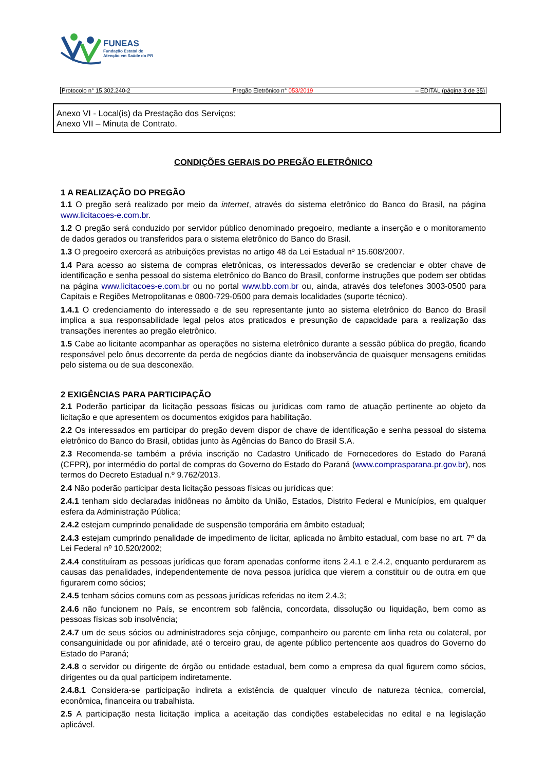FUNEAS
Fundação Estatal de
Atenção em Saúde do PR
Protocolo n° 15.302.240-2 Pregão Eletrônico n° 053/2019 – EDITAL (página 3 de 35)
Anexo VI - Local(is) da Prestação dos Serviços;
Anexo VII – Minuta de Contrato.
CONDIÇÕES GERAIS DO PREGÃO ELETRÔNICO
1 A REALIZAÇÃO DO PREGÃO
1.1 O pregão será realizado por meio da internet, através do sistema eletrônico do Banco do Brasil, na página www.licitacoes-e.com.br.
1.2 O pregão será conduzido por servidor público denominado pregoeiro, mediante a inserção e o monitoramento de dados gerados ou transferidos para o sistema eletrônico do Banco do Brasil.
1.3 O pregoeiro exercerá as atribuições previstas no artigo 48 da Lei Estadual nº 15.608/2007.
1.4 Para acesso ao sistema de compras eletrônicas, os interessados deverão se credenciar e obter chave de identificação e senha pessoal do sistema eletrônico do Banco do Brasil, conforme instruções que podem ser obtidas na página www.licitacoes-e.com.br ou no portal www.bb.com.br ou, ainda, através dos telefones 3003-0500 para Capitais e Regiões Metropolitanas e 0800-729-0500 para demais localidades (suporte técnico).
1.4.1 O credenciamento do interessado e de seu representante junto ao sistema eletrônico do Banco do Brasil implica a sua responsabilidade legal pelos atos praticados e presunção de capacidade para a realização das transações inerentes ao pregão eletrônico.
1.5 Cabe ao licitante acompanhar as operações no sistema eletrônico durante a sessão pública do pregão, ficando responsável pelo ônus decorrente da perda de negócios diante da inobservância de quaisquer mensagens emitidas pelo sistema ou de sua desconexão.
2 EXIGÊNCIAS PARA PARTICIPAÇÃO
2.1 Poderão participar da licitação pessoas físicas ou jurídicas com ramo de atuação pertinente ao objeto da licitação e que apresentem os documentos exigidos para habilitação.
2.2 Os interessados em participar do pregão devem dispor de chave de identificação e senha pessoal do sistema eletrônico do Banco do Brasil, obtidas junto às Agências do Banco do Brasil S.A.
2.3 Recomenda-se também a prévia inscrição no Cadastro Unificado de Fornecedores do Estado do Paraná (CFPR), por intermédio do portal de compras do Governo do Estado do Paraná (www.comprasparana.pr.gov.br), nos termos do Decreto Estadual n.º 9.762/2013.
2.4 Não poderão participar desta licitação pessoas físicas ou jurídicas que:
2.4.1 tenham sido declaradas inidôneas no âmbito da União, Estados, Distrito Federal e Municípios, em qualquer esfera da Administração Pública;
2.4.2 estejam cumprindo penalidade de suspensão temporária em âmbito estadual;
2.4.3 estejam cumprindo penalidade de impedimento de licitar, aplicada no âmbito estadual, com base no art. 7º da Lei Federal nº 10.520/2002;
2.4.4 constituíram as pessoas jurídicas que foram apenadas conforme itens 2.4.1 e 2.4.2, enquanto perdurarem as causas das penalidades, independentemente de nova pessoa jurídica que vierem a constituir ou de outra em que figurarem como sócios;
2.4.5 tenham sócios comuns com as pessoas jurídicas referidas no item 2.4.3;
2.4.6 não funcionem no País, se encontrem sob falência, concordata, dissolução ou liquidação, bem como as pessoas físicas sob insolvência;
2.4.7 um de seus sócios ou administradores seja cônjuge, companheiro ou parente em linha reta ou colateral, por consanguinidade ou por afinidade, até o terceiro grau, de agente público pertencente aos quadros do Governo do Estado do Paraná;
2.4.8 o servidor ou dirigente de órgão ou entidade estadual, bem como a empresa da qual figurem como sócios, dirigentes ou da qual participem indiretamente.
2.4.8.1 Considera-se participação indireta a existência de qualquer vínculo de natureza técnica, comercial, econômica, financeira ou trabalhista.
2.5 A participação nesta licitação implica a aceitação das condições estabelecidas no edital e na legislação aplicável.